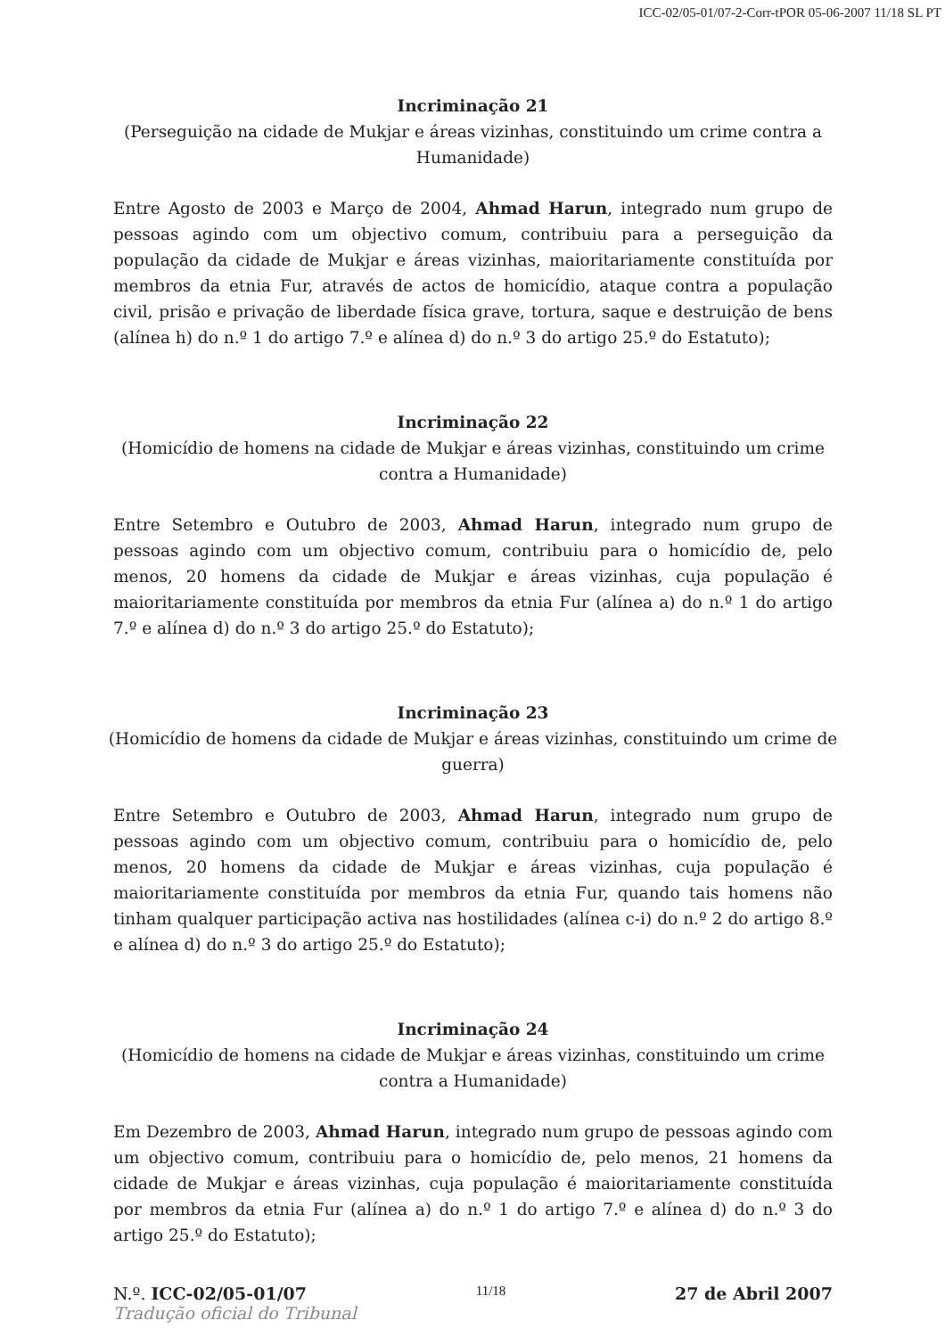ICC-02/05-01/07-2-Corr-tPOR 05-06-2007 11/18 SL PT
Incriminação 21
(Perseguição na cidade de Mukjar e áreas vizinhas, constituindo um crime contra a Humanidade)
Entre Agosto de 2003 e Março de 2004, Ahmad Harun, integrado num grupo de pessoas agindo com um objectivo comum, contribuiu para a perseguição da população da cidade de Mukjar e áreas vizinhas, maioritariamente constituída por membros da etnia Fur, através de actos de homicídio, ataque contra a população civil, prisão e privação de liberdade física grave, tortura, saque e destruição de bens (alínea h) do n.º 1 do artigo 7.º e alínea d) do n.º 3 do artigo 25.º do Estatuto);
Incriminação 22
(Homicídio de homens na cidade de Mukjar e áreas vizinhas, constituindo um crime contra a Humanidade)
Entre Setembro e Outubro de 2003, Ahmad Harun, integrado num grupo de pessoas agindo com um objectivo comum, contribuiu para o homicídio de, pelo menos, 20 homens da cidade de Mukjar e áreas vizinhas, cuja população é maioritariamente constituída por membros da etnia Fur (alínea a) do n.º 1 do artigo 7.º e alínea d) do n.º 3 do artigo 25.º do Estatuto);
Incriminação 23
(Homicídio de homens da cidade de Mukjar e áreas vizinhas, constituindo um crime de guerra)
Entre Setembro e Outubro de 2003, Ahmad Harun, integrado num grupo de pessoas agindo com um objectivo comum, contribuiu para o homicídio de, pelo menos, 20 homens da cidade de Mukjar e áreas vizinhas, cuja população é maioritariamente constituída por membros da etnia Fur, quando tais homens não tinham qualquer participação activa nas hostilidades (alínea c-i) do n.º 2 do artigo 8.º e alínea d) do n.º 3 do artigo 25.º do Estatuto);
Incriminação 24
(Homicídio de homens na cidade de Mukjar e áreas vizinhas, constituindo um crime contra a Humanidade)
Em Dezembro de 2003, Ahmad Harun, integrado num grupo de pessoas agindo com um objectivo comum, contribuiu para o homicídio de, pelo menos, 21 homens da cidade de Mukjar e áreas vizinhas, cuja população é maioritariamente constituída por membros da etnia Fur (alínea a) do n.º 1 do artigo 7.º e alínea d) do n.º 3 do artigo 25.º do Estatuto);
N.º. ICC-02/05-01/07 11/18 27 de Abril 2007
Tradução oficial do Tribunal